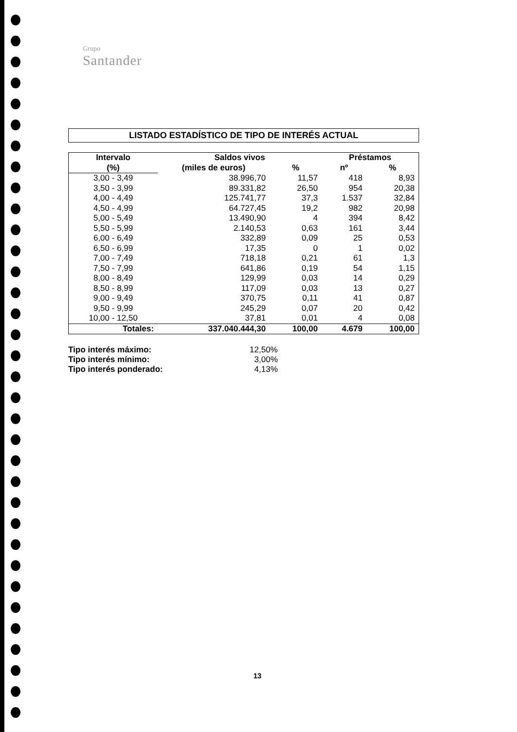Grupo
Santander
LISTADO ESTADÍSTICO DE TIPO DE INTERÉS ACTUAL
| Intervalo | Saldos vivos | | Préstamos | |
| --- | --- | --- | --- | --- |
| (%) | (miles de euros) | % | nº | % |
| 3,00 - 3,49 | 38.996,70 | 11,57 | 418 | 8,93 |
| 3,50 - 3,99 | 89.331,82 | 26,50 | 954 | 20,38 |
| 4,00 - 4,49 | 125.741,77 | 37,3 | 1.537 | 32,84 |
| 4,50 - 4,99 | 64.727,45 | 19,2 | 982 | 20,98 |
| 5,00 - 5,49 | 13.490,90 | 4 | 394 | 8,42 |
| 5,50 - 5,99 | 2.140,53 | 0,63 | 161 | 3,44 |
| 6,00 - 6,49 | 332,89 | 0,09 | 25 | 0,53 |
| 6,50 - 6,99 | 17,35 | 0 | 1 | 0,02 |
| 7,00 - 7,49 | 718,18 | 0,21 | 61 | 1,3 |
| 7,50 - 7,99 | 641,86 | 0,19 | 54 | 1,15 |
| 8,00 - 8,49 | 129,99 | 0,03 | 14 | 0,29 |
| 8,50 - 8,99 | 117,09 | 0,03 | 13 | 0,27 |
| 9,00 - 9,49 | 370,75 | 0,11 | 41 | 0,87 |
| 9,50 - 9,99 | 245,29 | 0,07 | 20 | 0,42 |
| 10,00 - 12,50 | 37,81 | 0,01 | 4 | 0,08 |
| Totales: | 337.040.444,30 | 100,00 | 4.679 | 100,00 |
Tipo interés máximo: 12,50%
Tipo interés mínimo: 3,00%
Tipo interés ponderado: 4,13%
13